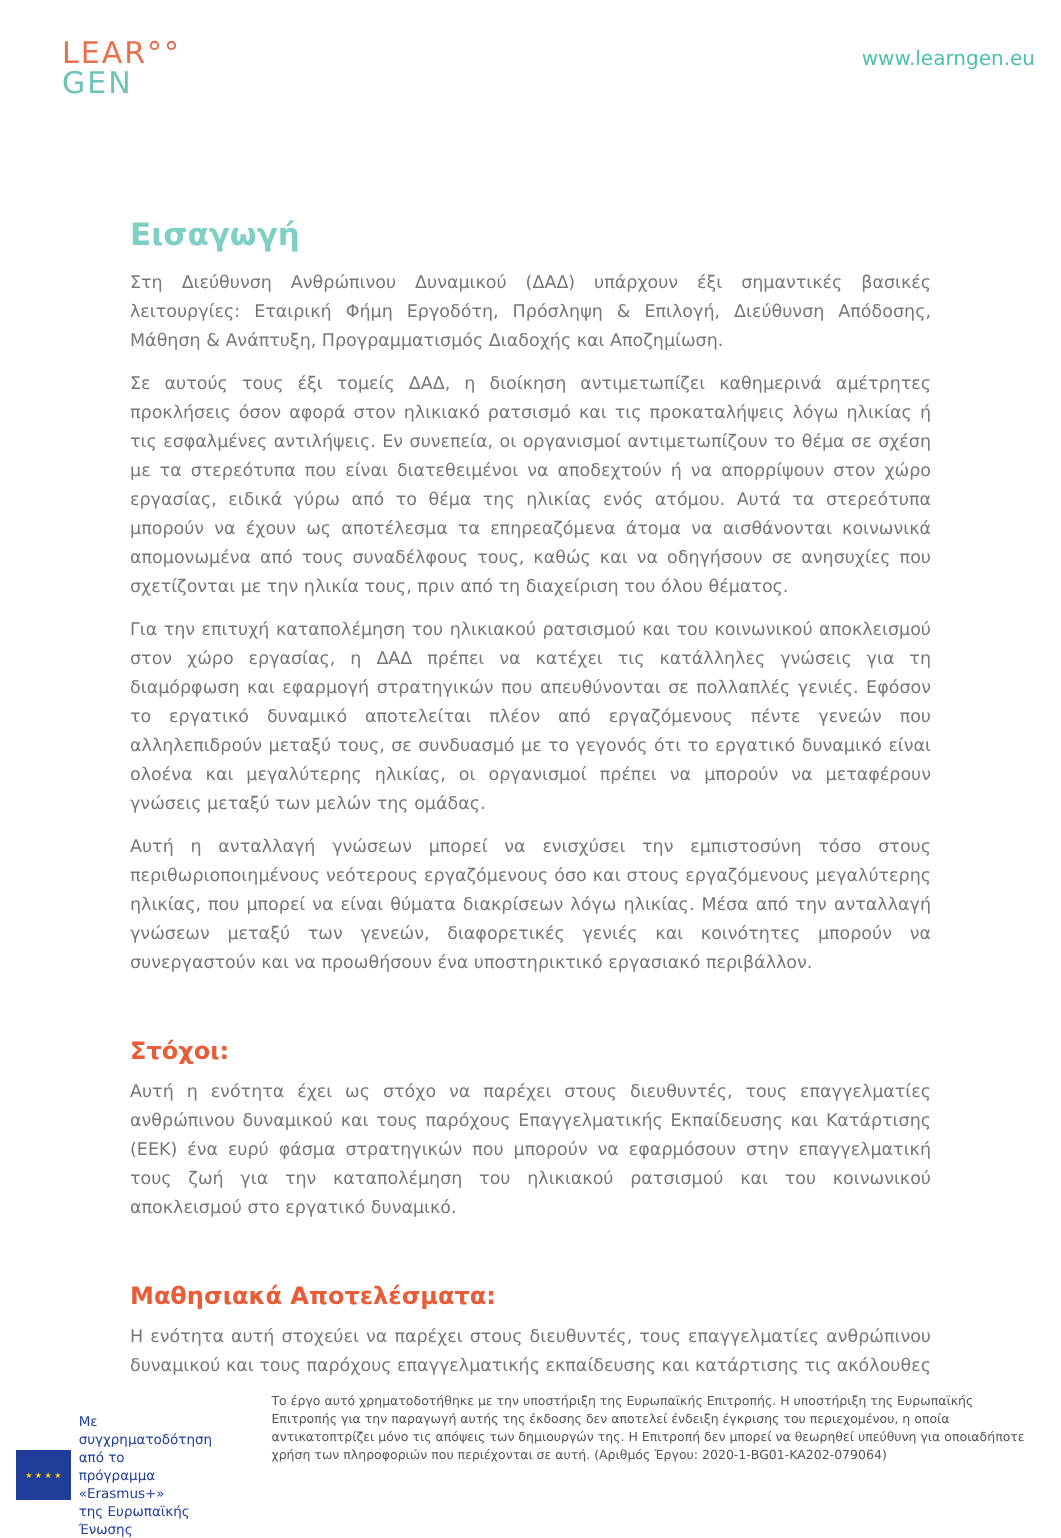LEAR°°
GEN
www.learngen.eu
Εισαγωγή
Στη Διεύθυνση Ανθρώπινου Δυναμικού (ΔΑΔ) υπάρχουν έξι σημαντικές βασικές λειτουργίες: Εταιρική Φήμη Εργοδότη, Πρόσληψη & Επιλογή, Διεύθυνση Απόδοσης, Μάθηση & Ανάπτυξη, Προγραμματισμός Διαδοχής και Αποζημίωση.
Σε αυτούς τους έξι τομείς ΔΑΔ, η διοίκηση αντιμετωπίζει καθημερινά αμέτρητες προκλήσεις όσον αφορά στον ηλικιακό ρατσισμό και τις προκαταλήψεις λόγω ηλικίας ή τις εσφαλμένες αντιλήψεις. Εν συνεπεία, οι οργανισμοί αντιμετωπίζουν το θέμα σε σχέση με τα στερεότυπα που είναι διατεθειμένοι να αποδεχτούν ή να απορρίψουν στον χώρο εργασίας, ειδικά γύρω από το θέμα της ηλικίας ενός ατόμου. Αυτά τα στερεότυπα μπορούν να έχουν ως αποτέλεσμα τα επηρεαζόμενα άτομα να αισθάνονται κοινωνικά απομονωμένα από τους συναδέλφους τους, καθώς και να οδηγήσουν σε ανησυχίες που σχετίζονται με την ηλικία τους, πριν από τη διαχείριση του όλου θέματος.
Για την επιτυχή καταπολέμηση του ηλικιακού ρατσισμού και του κοινωνικού αποκλεισμού στον χώρο εργασίας, η ΔΑΔ πρέπει να κατέχει τις κατάλληλες γνώσεις για τη διαμόρφωση και εφαρμογή στρατηγικών που απευθύνονται σε πολλαπλές γενιές. Εφόσον το εργατικό δυναμικό αποτελείται πλέον από εργαζόμενους πέντε γενεών που αλληλεπιδρούν μεταξύ τους, σε συνδυασμό με το γεγονός ότι το εργατικό δυναμικό είναι ολοένα και μεγαλύτερης ηλικίας, οι οργανισμοί πρέπει να μπορούν να μεταφέρουν γνώσεις μεταξύ των μελών της ομάδας.
Αυτή η ανταλλαγή γνώσεων μπορεί να ενισχύσει την εμπιστοσύνη τόσο στους περιθωριοποιημένους νεότερους εργαζόμενους όσο και στους εργαζόμενους μεγαλύτερης ηλικίας, που μπορεί να είναι θύματα διακρίσεων λόγω ηλικίας. Μέσα από την ανταλλαγή γνώσεων μεταξύ των γενεών, διαφορετικές γενιές και κοινότητες μπορούν να συνεργαστούν και να προωθήσουν ένα υποστηρικτικό εργασιακό περιβάλλον.
Στόχοι:
Αυτή η ενότητα έχει ως στόχο να παρέχει στους διευθυντές, τους επαγγελματίες ανθρώπινου δυναμικού και τους παρόχους Επαγγελματικής Εκπαίδευσης και Κατάρτισης (ΕΕΚ) ένα ευρύ φάσμα στρατηγικών που μπορούν να εφαρμόσουν στην επαγγελματική τους ζωή για την καταπολέμηση του ηλικιακού ρατσισμού και του κοινωνικού αποκλεισμού στο εργατικό δυναμικό.
Μαθησιακά Αποτελέσματα:
Η ενότητα αυτή στοχεύει να παρέχει στους διευθυντές, τους επαγγελματίες ανθρώπινου δυναμικού και τους παρόχους επαγγελματικής εκπαίδευσης και κατάρτισης τις ακόλουθες
★ ★ ★ ★
Με συγχρηματοδότηση από το
πρόγραμμα «Erasmus+»
της Ευρωπαϊκής Ένωσης
Το έργο αυτό χρηματοδοτήθηκε με την υποστήριξη της Ευρωπαϊκής Επιτροπής. Η υποστήριξη της Ευρωπαϊκής Επιτροπής για την παραγωγή αυτής της έκδοσης δεν αποτελεί ένδειξη έγκρισης του περιεχομένου, η οποία αντικατοπτρίζει μόνο τις απόψεις των δημιουργών της. Η Επιτροπή δεν μπορεί να θεωρηθεί υπεύθυνη για οποιαδήποτε χρήση των πληροφοριών που περιέχονται σε αυτή. (Αριθμός Έργου: 2020-1-BG01-KA202-079064)